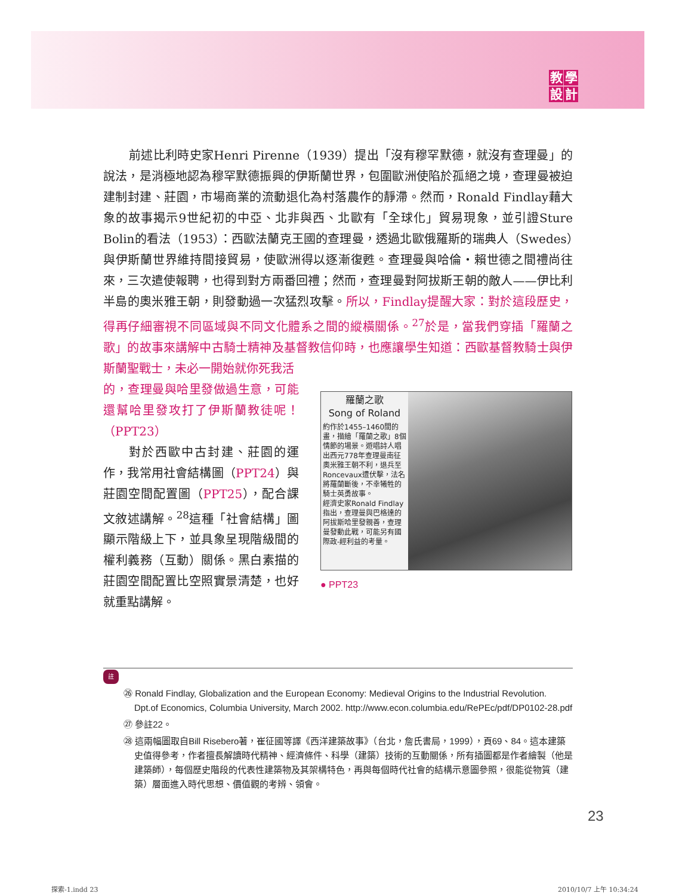教學設計
前述比利時史家Henri Pirenne（1939）提出「沒有穆罕默德，就沒有查理曼」的說法，是消極地認為穆罕默德振興的伊斯蘭世界，包圍歐洲使陷於孤絕之境，查理曼被迫建制封建、莊園，市場商業的流動退化為村落農作的靜滯。然而，Ronald Findlay藉大象的故事揭示9世紀初的中亞、北非與西、北歐有「全球化」貿易現象，並引證Sture Bolin的看法（1953）：西歐法蘭克王國的查理曼，透過北歐俄羅斯的瑞典人（Swedes）與伊斯蘭世界維持間接貿易，使歐洲得以逐漸復甦。查理曼與哈倫・賴世德之間禮尚往來，三次遣使報聘，也得到對方兩番回禮；然而，查理曼對阿拔斯王朝的敵人——伊比利半島的奧米雅王朝，則發動過一次猛烈攻擊。所以，Findlay提醒大家：對於這段歷史，得再仔細審視不同區域與不同文化體系之間的縱橫關係。<sup>27</sup>於是，當我們穿插「羅蘭之歌」的故事來講解中古騎士精神及基督教信仰時，也應讓學生知道：西歐基督教騎士與伊斯蘭聖戰士，未必一開始就你死我活
的，查理曼與哈里發做過生意，可能還幫哈里發攻打了伊斯蘭教徒呢！（PPT23）
對於西歐中古封建、莊園的運作，我常用社會結構圖（PPT24）與莊園空間配置圖（PPT25），配合課文敘述講解。<sup>28</sup>這種「社會結構」圖顯示階級上下，並具象呈現階級間的權利義務（互動）關係。黑白素描的莊園空間配置比空照實景清楚，也好就重點講解。
羅蘭之歌
Song of Roland
約作於1455–1460間的畫，描繪「羅蘭之歌」8個情節的場景。遊唱詩人唱出西元778年查理曼南征奧米雅王朝不利，退兵至Roncevaux遭伏擊，法名將羅蘭斷後，不幸犧牲的騎士英勇故事。
經濟史家Ronald Findlay指出，查理曼與巴格達的阿拔斯哈里發親善，查理曼發動此戰，可能另有國際政-經利益的考量。
● PPT23
註
㉖ Ronald Findlay, Globalization and the European Economy: Medieval Origins to the Industrial Revolution. Dpt.of Economics, Columbia University, March 2002. http://www.econ.columbia.edu/RePEc/pdf/DP0102-28.pdf
㉗ 參註22。
㉘ 這兩幅圖取自Bill Risebero著，崔征國等譯《西洋建築故事》（台北，詹氏書局，1999），頁69、84。這本建築史值得參考，作者擅長解讀時代精神、經濟條件、科學（建築）技術的互動關係，所有插圖都是作者繪製（他是建築師），每個歷史階段的代表性建築物及其架構特色，再與每個時代社會的結構示意圖參照，很能從物質（建築）層面進入時代思想、價值觀的考辨、領會。
23
探索-1.indd 23 2010/10/7 上午 10:34:24